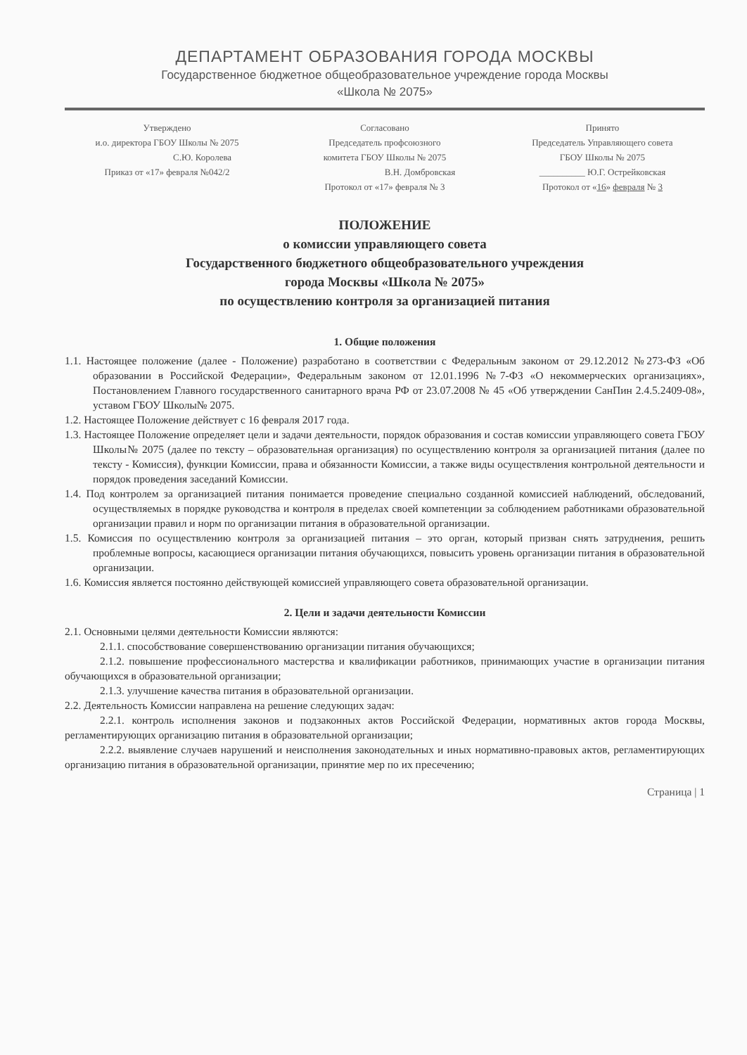ДЕПАРТАМЕНТ ОБРАЗОВАНИЯ ГОРОДА МОСКВЫ
Государственное бюджетное общеобразовательное учреждение города Москвы
«Школа № 2075»
Утверждено
и.о. директора ГБОУ Школы № 2075
С.Ю. Королева
Приказ от «17» февраля №042/2
Согласовано
Председатель профсоюзного
комитета ГБОУ Школы № 2075
В.Н. Домбровская
Протокол от «17» февраля № 3
Принято
Председатель Управляющего совета
ГБОУ Школы № 2075
__________ Ю.Г. Острейковская
Протокол от «16» февраля № 3
ПОЛОЖЕНИЕ
о комиссии управляющего совета
Государственного бюджетного общеобразовательного учреждения
города Москвы «Школа № 2075»
по осуществлению контроля за организацией питания
1. Общие положения
1.1. Настоящее положение (далее - Положение) разработано в соответствии с Федеральным законом от 29.12.2012 №273-ФЗ «Об образовании в Российской Федерации», Федеральным законом от 12.01.1996 №7-ФЗ «О некоммерческих организациях», Постановлением Главного государственного санитарного врача РФ от 23.07.2008 № 45 «Об утверждении СанПин 2.4.5.2409-08», уставом ГБОУ Школы№ 2075.
1.2. Настоящее Положение действует с 16 февраля 2017 года.
1.3. Настоящее Положение определяет цели и задачи деятельности, порядок образования и состав комиссии управляющего совета ГБОУ Школы№ 2075 (далее по тексту – образовательная организация) по осуществлению контроля за организацией питания (далее по тексту - Комиссия), функции Комиссии, права и обязанности Комиссии, а также виды осуществления контрольной деятельности и порядок проведения заседаний Комиссии.
1.4. Под контролем за организацией питания понимается проведение специально созданной комиссией наблюдений, обследований, осуществляемых в порядке руководства и контроля в пределах своей компетенции за соблюдением работниками образовательной организации правил и норм по организации питания в образовательной организации.
1.5. Комиссия по осуществлению контроля за организацией питания – это орган, который призван снять затруднения, решить проблемные вопросы, касающиеся организации питания обучающихся, повысить уровень организации питания в образовательной организации.
1.6. Комиссия является постоянно действующей комиссией управляющего совета образовательной организации.
2. Цели и задачи деятельности Комиссии
2.1. Основными целями деятельности Комиссии являются:
2.1.1. способствование совершенствованию организации питания обучающихся;
2.1.2. повышение профессионального мастерства и квалификации работников, принимающих участие в организации питания обучающихся в образовательной организации;
2.1.3. улучшение качества питания в образовательной организации.
2.2. Деятельность Комиссии направлена на решение следующих задач:
2.2.1. контроль исполнения законов и подзаконных актов Российской Федерации, нормативных актов города Москвы, регламентирующих организацию питания в образовательной организации;
2.2.2. выявление случаев нарушений и неисполнения законодательных и иных нормативно-правовых актов, регламентирующих организацию питания в образовательной организации, принятие мер по их пресечению;
Страница | 1